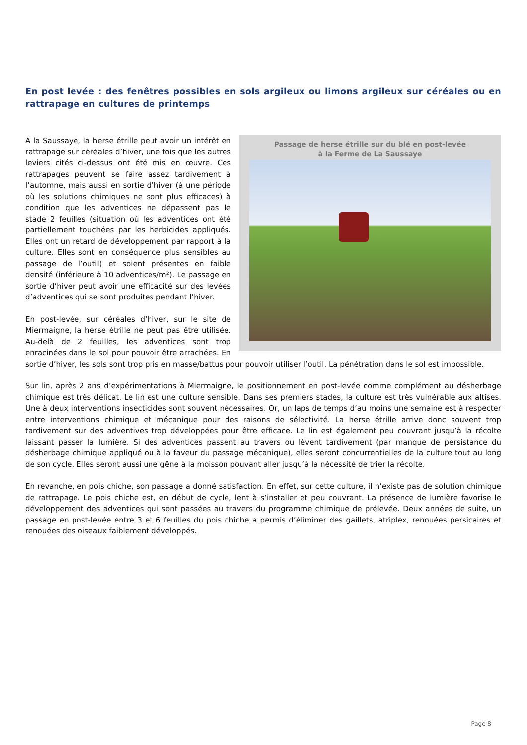En post levée : des fenêtres possibles en sols argileux ou limons argileux sur céréales ou en rattrapage en cultures de printemps
Passage de herse étrille sur du blé en post-levée
à la Ferme de La Saussaye
A la Saussaye, la herse étrille peut avoir un intérêt en rattrapage sur céréales d’hiver, une fois que les autres leviers cités ci-dessus ont été mis en œuvre. Ces rattrapages peuvent se faire assez tardivement à l’automne, mais aussi en sortie d’hiver (à une période où les solutions chimiques ne sont plus efficaces) à condition que les adventices ne dépassent pas le stade 2 feuilles (situation où les adventices ont été partiellement touchées par les herbicides appliqués. Elles ont un retard de développement par rapport à la culture. Elles sont en conséquence plus sensibles au passage de l’outil) et soient présentes en faible densité (inférieure à 10 adventices/m²). Le passage en sortie d’hiver peut avoir une efficacité sur des levées d’adventices qui se sont produites pendant l’hiver.
En post-levée, sur céréales d’hiver, sur le site de Miermaigne, la herse étrille ne peut pas être utilisée. Au-delà de 2 feuilles, les adventices sont trop enracinées dans le sol pour pouvoir être arrachées. En sortie d’hiver, les sols sont trop pris en masse/battus pour pouvoir utiliser l’outil. La pénétration dans le sol est impossible.
Sur lin, après 2 ans d’expérimentations à Miermaigne, le positionnement en post-levée comme complément au désherbage chimique est très délicat. Le lin est une culture sensible. Dans ses premiers stades, la culture est très vulnérable aux altises. Une à deux interventions insecticides sont souvent nécessaires. Or, un laps de temps d’au moins une semaine est à respecter entre interventions chimique et mécanique pour des raisons de sélectivité. La herse étrille arrive donc souvent trop tardivement sur des adventives trop développées pour être efficace. Le lin est également peu couvrant jusqu’à la récolte laissant passer la lumière. Si des adventices passent au travers ou lèvent tardivement (par manque de persistance du désherbage chimique appliqué ou à la faveur du passage mécanique), elles seront concurrentielles de la culture tout au long de son cycle. Elles seront aussi une gêne à la moisson pouvant aller jusqu’à la nécessité de trier la récolte.
En revanche, en pois chiche, son passage a donné satisfaction. En effet, sur cette culture, il n’existe pas de solution chimique de rattrapage. Le pois chiche est, en début de cycle, lent à s’installer et peu couvrant. La présence de lumière favorise le développement des adventices qui sont passées au travers du programme chimique de prélevée. Deux années de suite, un passage en post-levée entre 3 et 6 feuilles du pois chiche a permis d’éliminer des gaillets, atriplex, renouées persicaires et renouées des oiseaux faiblement développés.
Page 8